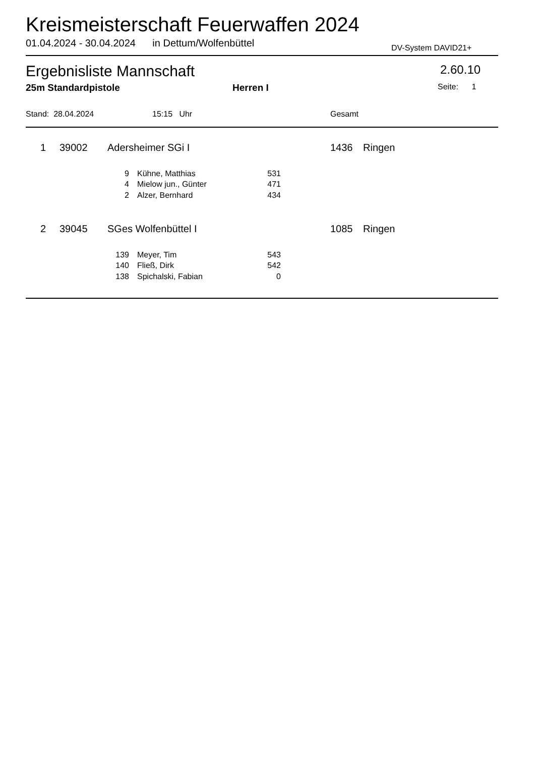Kreismeisterschaft Feuerwaffen 2024
01.04.2024 - 30.04.2024 in Dettum/Wolfenbüttel
DV-System DAVID21+
Ergebnisliste Mannschaft 2.60.10
25m Standardpistole Herren I Seite: 1
Stand: 28.04.2024 15:15 Uhr Gesamt
| 1 | | 39002 | Adersheimer SGi I | 1436 | Ringen |
| 9 | | Kühne, Matthias | 531 |
| 4 | | Mielow jun., Günter | 471 |
| 2 | | Alzer, Bernhard | 434 |
| 2 | | 39045 | SGes Wolfenbüttel I | 1085 | Ringen |
| 139 | | Meyer, Tim | 543 |
| 140 | | Fließ, Dirk | 542 |
| 138 | | Spichalski, Fabian | 0 |